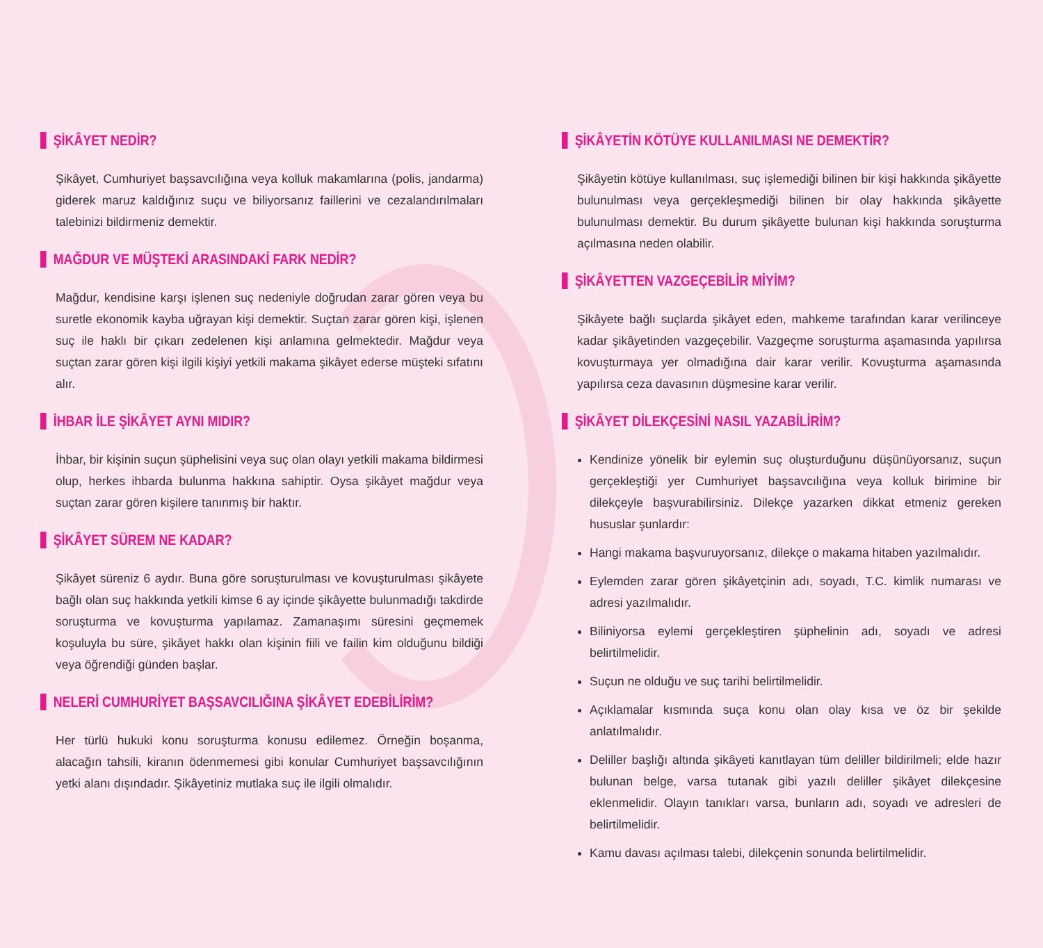ŞİKÂYET NEDİR?
Şikâyet, Cumhuriyet başsavcılığına veya kolluk makamlarına (polis, jandarma) giderek maruz kaldığınız suçu ve biliyorsanız faillerini ve cezalandırılmaları talebinizi bildirmeniz demektir.
MAĞDUR VE MÜŞTEKİ ARASINDAKİ FARK NEDİR?
Mağdur, kendisine karşı işlenen suç nedeniyle doğrudan zarar gören veya bu suretle ekonomik kayba uğrayan kişi demektir. Suçtan zarar gören kişi, işlenen suç ile haklı bir çıkarı zedelenen kişi anlamına gelmektedir. Mağdur veya suçtan zarar gören kişi ilgili kişiyi yetkili makama şikâyet ederse müşteki sıfatını alır.
İHBAR İLE ŞİKÂYET AYNI MIDIR?
İhbar, bir kişinin suçun şüphelisini veya suç olan olayı yetkili makama bildirmesi olup, herkes ihbarda bulunma hakkına sahiptir. Oysa şikâyet mağdur veya suçtan zarar gören kişilere tanınmış bir haktır.
ŞİKÂYET SÜREM NE KADAR?
Şikâyet süreniz 6 aydır. Buna göre soruşturulması ve kovuşturulması şikâyete bağlı olan suç hakkında yetkili kimse 6 ay içinde şikâyette bulunmadığı takdirde soruşturma ve kovuşturma yapılamaz. Zamanaşımı süresini geçmemek koşuluyla bu süre, şikâyet hakkı olan kişinin fiili ve failin kim olduğunu bildiği veya öğrendiği günden başlar.
NELERİ CUMHURİYET BAŞSAVCILIĞINA ŞİKÂYET EDEBİLİRİM?
Her türlü hukuki konu soruşturma konusu edilemez. Örneğin boşanma, alacağın tahsili, kiranın ödenmemesi gibi konular Cumhuriyet başsavcılığının yetki alanı dışındadır. Şikâyetiniz mutlaka suç ile ilgili olmalıdır.
ŞİKÂYETİN KÖTÜYE KULLANILMASI NE DEMEKTİR?
Şikâyetin kötüye kullanılması, suç işlemediği bilinen bir kişi hakkında şikâyette bulunulması veya gerçekleşmediği bilinen bir olay hakkında şikâyette bulunulması demektir. Bu durum şikâyette bulunan kişi hakkında soruşturma açılmasına neden olabilir.
ŞİKÂYETTEN VAZGEÇEBİLİR MİYİM?
Şikâyete bağlı suçlarda şikâyet eden, mahkeme tarafından karar verilinceye kadar şikâyetinden vazgeçebilir. Vazgeçme soruşturma aşamasında yapılırsa kovuşturmaya yer olmadığına dair karar verilir. Kovuşturma aşamasında yapılırsa ceza davasının düşmesine karar verilir.
ŞİKÂYET DİLEKÇESİNİ NASIL YAZABİLİRİM?
Kendinize yönelik bir eylemin suç oluşturduğunu düşünüyorsanız, suçun gerçekleştiği yer Cumhuriyet başsavcılığına veya kolluk birimine bir dilekçeyle başvurabilirsiniz. Dilekçe yazarken dikkat etmeniz gereken hususlar şunlardır:
Hangi makama başvuruyorsanız, dilekçe o makama hitaben yazılmalıdır.
Eylemden zarar gören şikâyetçinin adı, soyadı, T.C. kimlik numarası ve adresi yazılmalıdır.
Biliniyorsa eylemi gerçekleştiren şüphelinin adı, soyadı ve adresi belirtilmelidir.
Suçun ne olduğu ve suç tarihi belirtilmelidir.
Açıklamalar kısmında suça konu olan olay kısa ve öz bir şekilde anlatılmalıdır.
Deliller başlığı altında şikâyeti kanıtlayan tüm deliller bildirilmeli; elde hazır bulunan belge, varsa tutanak gibi yazılı deliller şikâyet dilekçesine eklenmelidir. Olayın tanıkları varsa, bunların adı, soyadı ve adresleri de belirtilmelidir.
Kamu davası açılması talebi, dilekçenin sonunda belirtilmelidir.